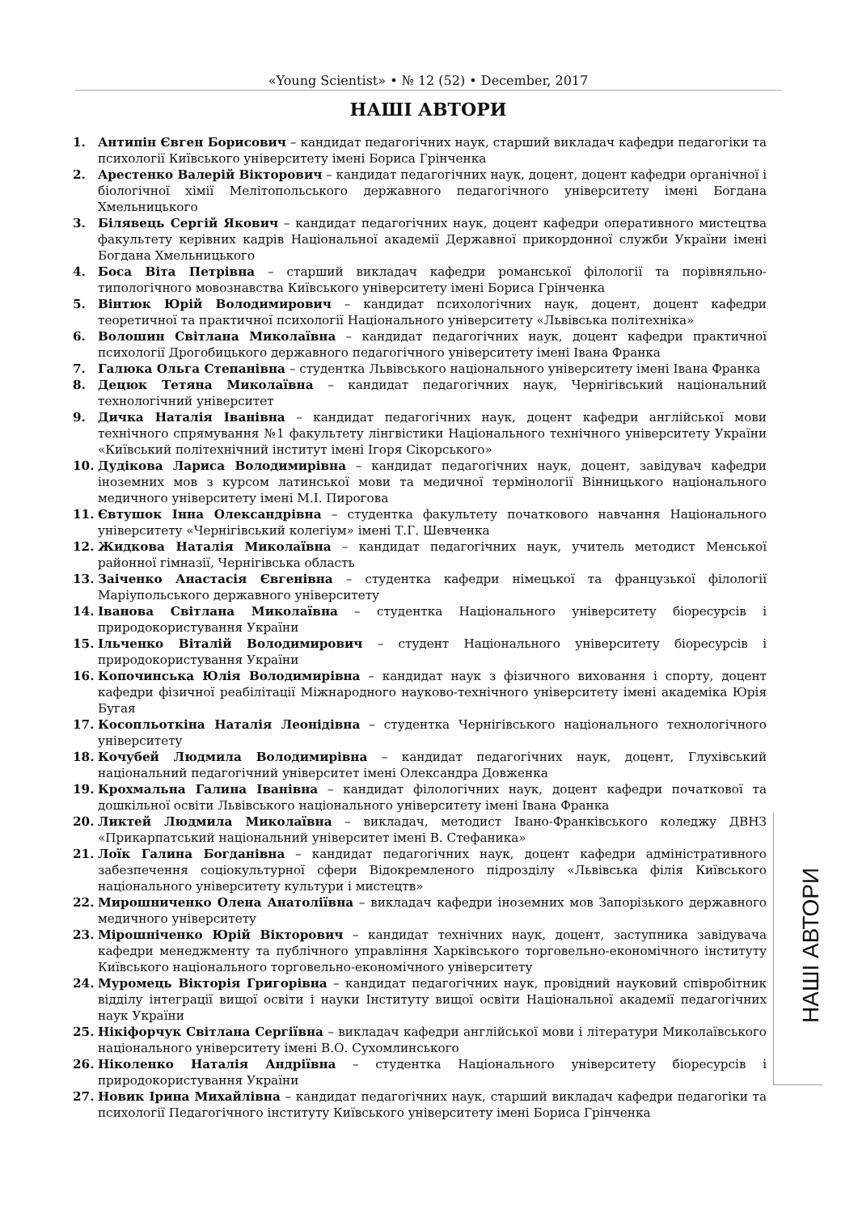«Young Scientist» • № 12 (52) • December, 2017
НАШІ АВТОРИ
1. Антипін Євген Борисович – кандидат педагогічних наук, старший викладач кафедри педагогіки та психології Київського університету імені Бориса Грінченка
2. Арестенко Валерій Вікторович – кандидат педагогічних наук, доцент, доцент кафедри органічної і біологічної хімії Мелітопольського державного педагогічного університету імені Богдана Хмельницького
3. Білявець Сергій Якович – кандидат педагогічних наук, доцент кафедри оперативного мистецтва факультету керівних кадрів Національної академії Державної прикордонної служби України імені Богдана Хмельницького
4. Боса Віта Петрівна – старший викладач кафедри романської філології та порівняльно-типологічного мовознавства Київського університету імені Бориса Грінченка
5. Вінтюк Юрій Володимирович – кандидат психологічних наук, доцент, доцент кафедри теоретичної та практичної психології Національного університету «Львівська політехніка»
6. Волошин Світлана Миколаївна – кандидат педагогічних наук, доцент кафедри практичної психології Дрогобицького державного педагогічного університету імені Івана Франка
7. Галюка Ольга Степанівна – студентка Львівського національного університету імені Івана Франка
8. Децюк Тетяна Миколаївна – кандидат педагогічних наук, Чернігівський національний технологічний університет
9. Дичка Наталія Іванівна – кандидат педагогічних наук, доцент кафедри англійської мови технічного спрямування №1 факультету лінгвістики Національного технічного університету України «Київський політехнічний інститут імені Ігоря Сікорського»
10. Дудікова Лариса Володимирівна – кандидат педагогічних наук, доцент, завідувач кафедри іноземних мов з курсом латинської мови та медичної термінології Вінницького національного медичного університету імені М.І. Пирогова
11. Євтушок Інна Олександрівна – студентка факультету початкового навчання Національного університету «Чернігівський колегіум» імені Т.Г. Шевченка
12. Жидкова Наталія Миколаївна – кандидат педагогічних наук, учитель методист Менської районної гімназії, Чернігівська область
13. Заіченко Анастасія Євгенівна – студентка кафедри німецької та французької філології Маріупольського державного університету
14. Іванова Світлана Миколаївна – студентка Національного університету біоресурсів і природокористування України
15. Ільченко Віталій Володимирович – студент Національного університету біоресурсів і природокористування України
16. Копочинська Юлія Володимирівна – кандидат наук з фізичного виховання і спорту, доцент кафедри фізичної реабілітації Міжнародного науково-технічного університету імені академіка Юрія Бугая
17. Косопльоткіна Наталія Леонідівна – студентка Чернігівського національного технологічного університету
18. Кочубей Людмила Володимирівна – кандидат педагогічних наук, доцент, Глухівський національний педагогічний університет імені Олександра Довженка
19. Крохмальна Галина Іванівна – кандидат філологічних наук, доцент кафедри початкової та дошкільної освіти Львівського національного університету імені Івана Франка
20. Ликтей Людмила Миколаївна – викладач, методист Івано-Франківського коледжу ДВНЗ «Прикарпатський національний університет імені В. Стефаника»
21. Лоїк Галина Богданівна – кандидат педагогічних наук, доцент кафедри адміністративного забезпечення соціокультурної сфери Відокремленого підрозділу «Львівська філія Київського національного університету культури і мистецтв»
22. Мирошниченко Олена Анатоліївна – викладач кафедри іноземних мов Запорізького державного медичного університету
23. Мірошніченко Юрій Вікторович – кандидат технічних наук, доцент, заступника завідувача кафедри менеджменту та публічного управління Харківського торговельно-економічного інституту Київського національного торговельно-економічного університету
24. Муромець Вікторія Григорівна – кандидат педагогічних наук, провідний науковий співробітник відділу інтеграції вищої освіти і науки Інституту вищої освіти Національної академії педагогічних наук України
25. Нікіфорчук Світлана Сергіївна – викладач кафедри англійської мови і літератури Миколаївського національного університету імені В.О. Сухомлинського
26. Ніколенко Наталія Андріївна – студентка Національного університету біоресурсів і природокористування України
27. Новик Ірина Михайлівна – кандидат педагогічних наук, старший викладач кафедри педагогіки та психології Педагогічного інституту Київського університету імені Бориса Грінченка
НАШІ АВТОРИ